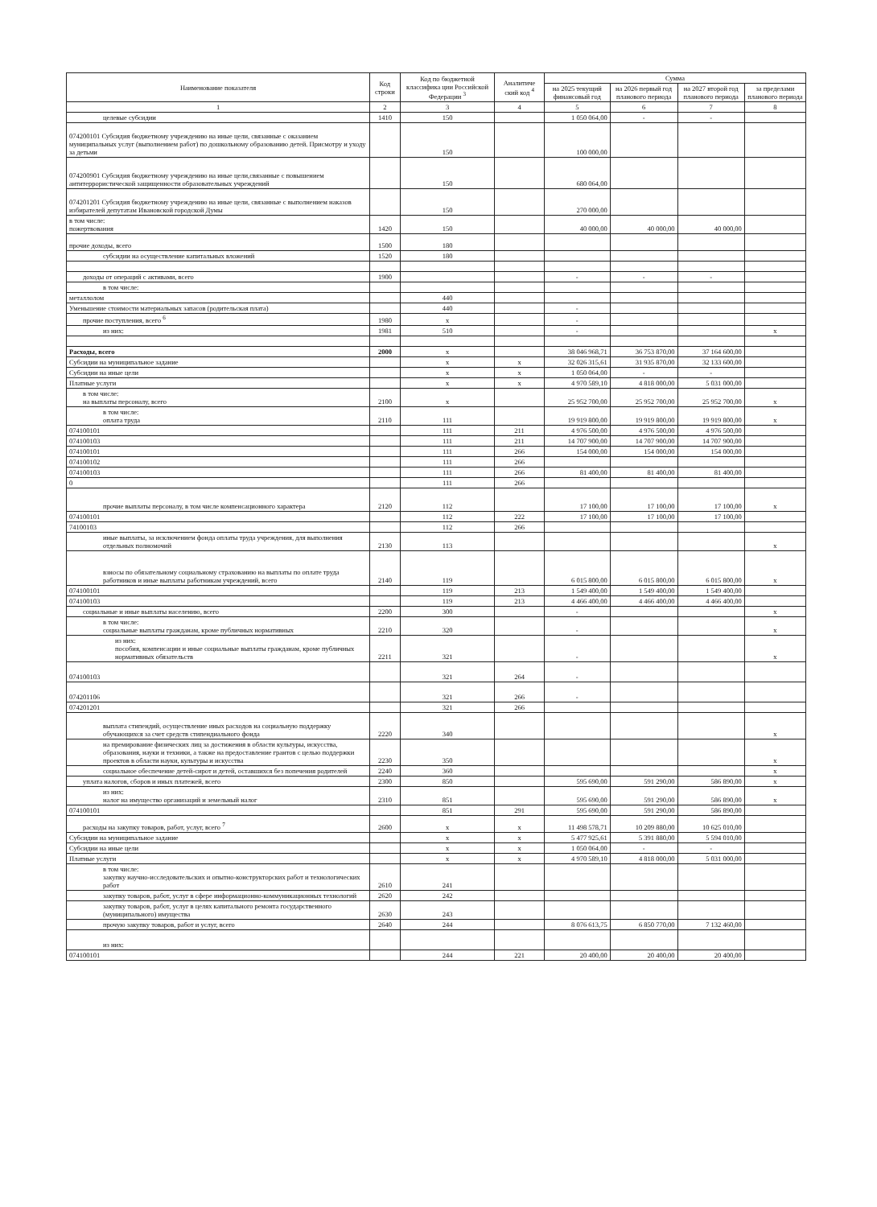| Наименование показателя | Код строки | Код по бюджетной классифика ции Российской Федерации <sup>3</sup> | Аналитиче ский код <sup>4</sup> | Сумма | | | |
| --- | --- | --- | --- | --- | --- | --- | --- |
| | | | | на 2025 текущий финансовый год | на 2026 первый год планового периода | на 2027 второй год планового периода | за пределами планового периода |
| 1 | 2 | 3 | 4 | 5 | 6 | 7 | 8 |
| целевые субсидии | 1410 | 150 | | 1 050 064,00 | - | - | |
| 074200101 Субсидия бюджетному учреждению на иные цели, связанные с оказанием муниципальных услуг (выполнением работ) по дошкольному образованию детей. Присмотру и уходу за детьми | | 150 | | 100 000,00 | | | |
| 074200901 Субсидия бюджетному учреждению на иные цели,связанные с повышением антитеррористической защищенности образовательных учреждений | | 150 | | 680 064,00 | | | |
| 074201201 Субсидия бюджетному учреждению на иные цели, связанные с выполнением наказов избирателей депутатам Ивановской городской Думы | | 150 | | 270 000,00 | | | |
| в том числе: пожертвования | 1420 | 150 | | 40 000,00 | 40 000,00 | 40 000,00 | |
| прочие доходы, всего | 1500 | 180 | | | | | |
| субсидии на осуществление капитальных вложений | 1520 | 180 | | | | | |
| доходы от операций с активами, всего | 1900 | | | - | - | - | |
| в том числе: | | | | | | | |
| металлолом | | 440 | | | | | |
| Уменьшение стоимости материальных запасов (родительская плата) | | 440 | | - | | | |
| прочие поступления, всего <sup>6</sup> | 1980 | x | | - | | | |
| из них: | 1981 | 510 | | - | | | x |
| Расходы, всего | 2000 | x | | 38 046 968,71 | 36 753 870,00 | 37 164 600,00 | |
| Субсидии на муниципальное задание | | x | x | 32 026 315,61 | 31 935 870,00 | 32 133 600,00 | |
| Субсидии на иные цели | | x | x | 1 050 064,00 | - | - | |
| Платные услуги | | x | x | 4 970 589,10 | 4 818 000,00 | 5 031 000,00 | |
| в том числе: на выплаты персоналу, всего | 2100 | x | | 25 952 700,00 | 25 952 700,00 | 25 952 700,00 | x |
| в том числе: оплата труда | 2110 | 111 | | 19 919 800,00 | 19 919 800,00 | 19 919 800,00 | x |
| 074100101 | | 111 | 211 | 4 976 500,00 | 4 976 500,00 | 4 976 500,00 | |
| 074100103 | | 111 | 211 | 14 707 900,00 | 14 707 900,00 | 14 707 900,00 | |
| 074100101 | | 111 | 266 | 154 000,00 | 154 000,00 | 154 000,00 | |
| 074100102 | | 111 | 266 | | | | |
| 074100103 | | 111 | 266 | 81 400,00 | 81 400,00 | 81 400,00 | |
| 0 | | 111 | 266 | | | | |
| прочие выплаты персоналу, в том числе компенсационного характера | 2120 | 112 | | 17 100,00 | 17 100,00 | 17 100,00 | x |
| 074100101 | | 112 | 222 | 17 100,00 | 17 100,00 | 17 100,00 | |
| 74100103 | | 112 | 266 | | | | |
| иные выплаты, за исключением фонда оплаты труда учреждения, для выполнения отдельных полномочий | 2130 | 113 | | | | | x |
| взносы по обязательному социальному страхованию на выплаты по оплате труда работников и иные выплаты работникам учреждений, всего | 2140 | 119 | | 6 015 800,00 | 6 015 800,00 | 6 015 800,00 | x |
| 074100101 | | 119 | 213 | 1 549 400,00 | 1 549 400,00 | 1 549 400,00 | |
| 074100103 | | 119 | 213 | 4 466 400,00 | 4 466 400,00 | 4 466 400,00 | |
| социальные и иные выплаты населению, всего | 2200 | 300 | | - | | | x |
| в том числе: социальные выплаты гражданам, кроме публичных нормативных | 2210 | 320 | | - | | | x |
| из них: пособия, компенсации и иные социальные выплаты гражданам, кроме публичных нормативных обязательств | 2211 | 321 | | - | | | x |
| 074100103 | | 321 | 264 | - | | | |
| 074201106 | | 321 | 266 | - | | | |
| 074201201 | | 321 | 266 | | | | |
| выплата стипендий, осуществление иных расходов на социальную поддержку обучающихся за счет средств стипендиального фонда | 2220 | 340 | | | | | x |
| на премирование физических лиц за достижения в области культуры, искусства, образования, науки и техники, а также на предоставление грантов с целью поддержки проектов в области науки, культуры и искусства | 2230 | 350 | | | | | x |
| социальное обеспечение детей-сирот и детей, оставшихся без попечения родителей | 2240 | 360 | | | | | x |
| уплата налогов, сборов и иных платежей, всего | 2300 | 850 | | 595 690,00 | 591 290,00 | 586 890,00 | x |
| из них: налог на имущество организаций и земельный налог | 2310 | 851 | | 595 690,00 | 591 290,00 | 586 890,00 | x |
| 074100101 | | 851 | 291 | 595 690,00 | 591 290,00 | 586 890,00 | |
| расходы на закупку товаров, работ, услуг, всего <sup>7</sup> | 2600 | x | x | 11 498 578,71 | 10 209 880,00 | 10 625 010,00 | |
| Субсидии на муниципальное задание | | x | x | 5 477 925,61 | 5 391 880,00 | 5 594 010,00 | |
| Субсидии на иные цели | | x | x | 1 050 064,00 | - | - | |
| Платные услуги | | x | x | 4 970 589,10 | 4 818 000,00 | 5 031 000,00 | |
| в том числе: закупку научно-исследовательских и опытно-конструкторских работ и технологических работ | 2610 | 241 | | | | | |
| закупку товаров, работ, услуг в сфере информационно-коммуникационных технологий | 2620 | 242 | | | | | |
| закупку товаров, работ, услуг в целях капитального ремонта государственного (муниципального) имущества | 2630 | 243 | | | | | |
| прочую закупку товаров, работ и услуг, всего | 2640 | 244 | | 8 076 613,75 | 6 850 770,00 | 7 132 460,00 | |
| из них: | | | | | | | |
| 074100101 | | 244 | 221 | 20 400,00 | 20 400,00 | 20 400,00 | |